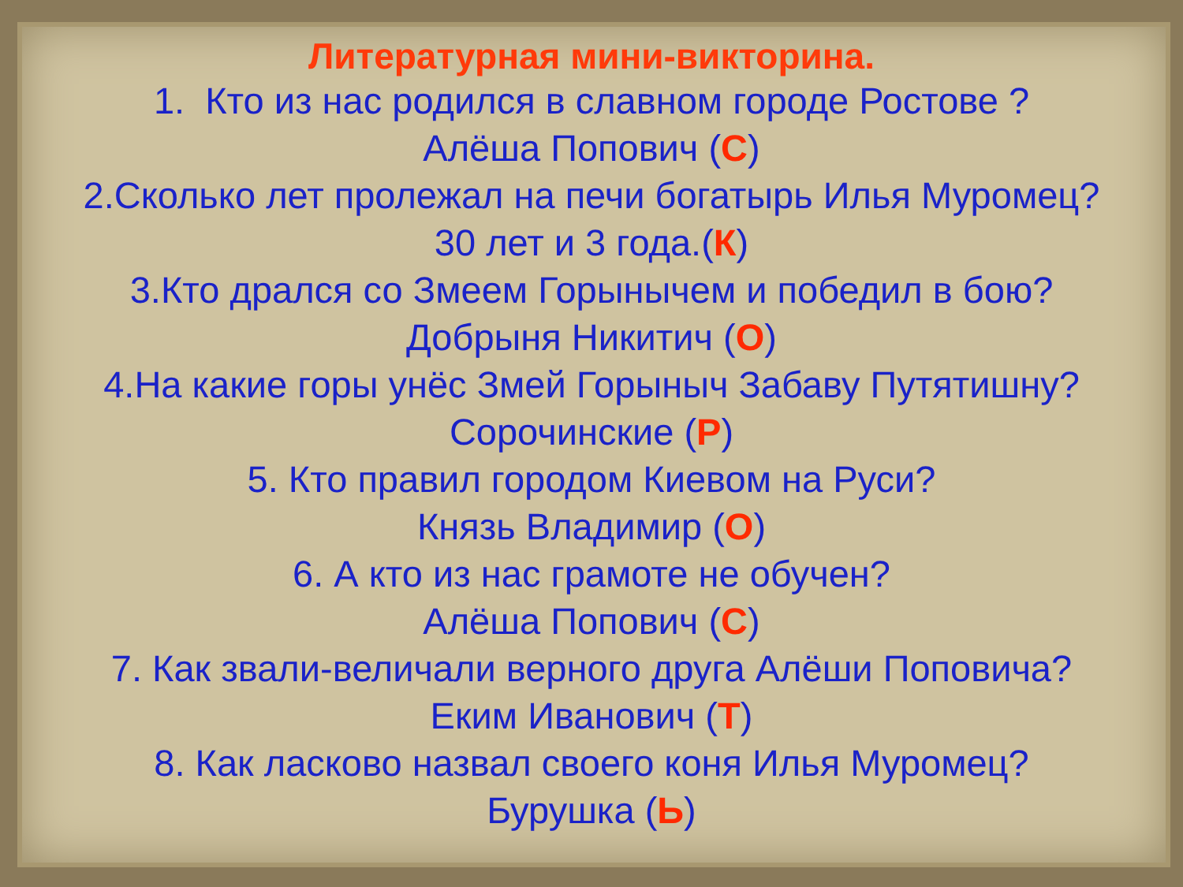Литературная мини-викторина.
1. Кто из нас родился в славном городе Ростове ?
Алёша Попович (С)
2.Сколько лет пролежал на печи богатырь Илья Муромец?
30 лет и 3 года.(К)
3.Кто дрался со Змеем Горынычем и победил в бою?
Добрыня Никитич (О)
4.На какие горы унёс Змей Горыныч Забаву Путятишну?
Сорочинские (Р)
5. Кто правил городом Киевом на Руси?
Князь Владимир (О)
6. А кто из нас грамоте не обучен?
Алёша Попович (С)
7. Как звали-величали верного друга Алёши Поповича?
Еким Иванович (Т)
8. Как ласково назвал своего коня Илья Муромец?
Бурушка (Ь)